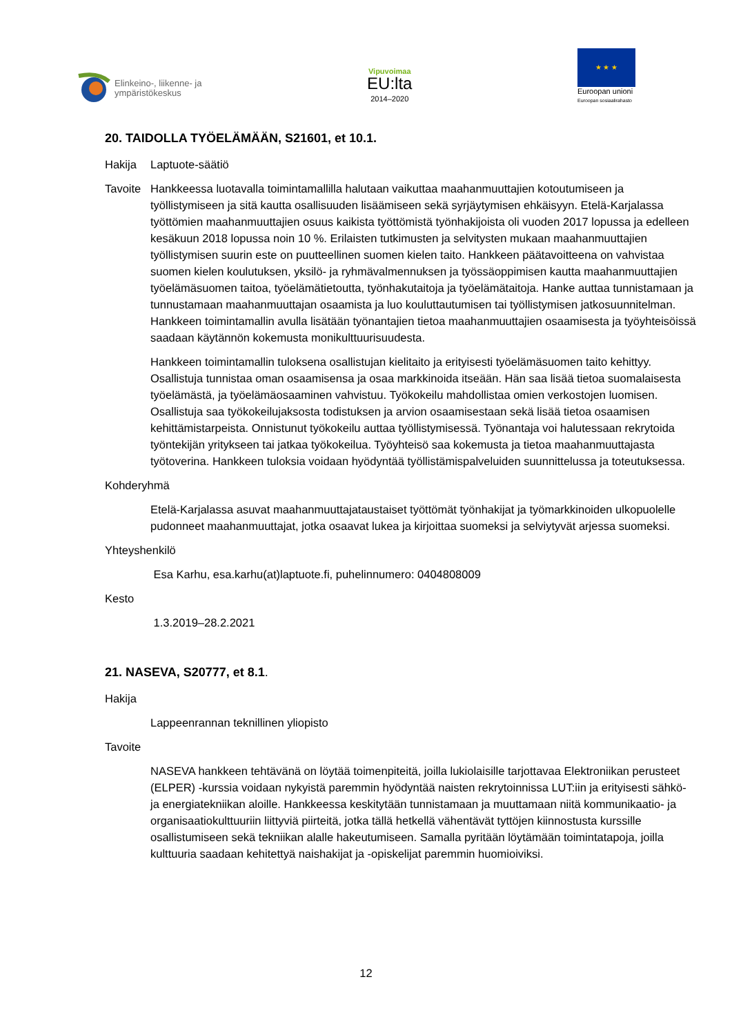Elinkeino-, liikenne- ja
ympäristökeskus
Vipuvoimaa
EU:lta
2014–2020
★ ★ ★
Euroopan unioni
Euroopan sosiaalirahasto
20. TAIDOLLA TYÖELÄMÄÄN, S21601, et 10.1.
Hakija Laptuote-säätiö
Tavoite Hankkeessa luotavalla toimintamallilla halutaan vaikuttaa maahanmuuttajien kotoutumiseen ja työllistymiseen ja sitä kautta osallisuuden lisäämiseen sekä syrjäytymisen ehkäisyyn. Etelä-Karjalassa työttömien maahanmuuttajien osuus kaikista työttömistä työnhakijoista oli vuoden 2017 lopussa ja edelleen kesäkuun 2018 lopussa noin 10 %. Erilaisten tutkimusten ja selvitysten mukaan maahanmuuttajien työllistymisen suurin este on puutteellinen suomen kielen taito. Hankkeen päätavoitteena on vahvistaa suomen kielen koulutuksen, yksilö- ja ryhmävalmennuksen ja työssäoppimisen kautta maahanmuuttajien työelämäsuomen taitoa, työelämätietoutta, työnhakutaitoja ja työelämätaitoja. Hanke auttaa tunnistamaan ja tunnustamaan maahanmuuttajan osaamista ja luo kouluttautumisen tai työllistymisen jatkosuunnitelman. Hankkeen toimintamallin avulla lisätään työnantajien tietoa maahanmuuttajien osaamisesta ja työyhteisöissä saadaan käytännön kokemusta monikulttuurisuudesta.
Hankkeen toimintamallin tuloksena osallistujan kielitaito ja erityisesti työelämäsuomen taito kehittyy. Osallistuja tunnistaa oman osaamisensa ja osaa markkinoida itseään. Hän saa lisää tietoa suomalaisesta työelämästä, ja työelämäosaaminen vahvistuu. Työkokeilu mahdollistaa omien verkostojen luomisen. Osallistuja saa työkokeilujaksosta todistuksen ja arvion osaamisestaan sekä lisää tietoa osaamisen kehittämistarpeista. Onnistunut työkokeilu auttaa työllistymisessä. Työnantaja voi halutessaan rekrytoida työntekijän yritykseen tai jatkaa työkokeilua. Työyhteisö saa kokemusta ja tietoa maahanmuuttajasta työtoverina. Hankkeen tuloksia voidaan hyödyntää työllistämispalveluiden suunnittelussa ja toteutuksessa.
Kohderyhmä
Etelä-Karjalassa asuvat maahanmuuttajataustaiset työttömät työnhakijat ja työmarkkinoiden ulkopuolelle pudonneet maahanmuuttajat, jotka osaavat lukea ja kirjoittaa suomeksi ja selviytyvät arjessa suomeksi.
Yhteyshenkilö
Esa Karhu, esa.karhu(at)laptuote.fi, puhelinnumero: 0404808009
Kesto
1.3.2019–28.2.2021
21. NASEVA, S20777, et 8.1.
Hakija
Lappeenrannan teknillinen yliopisto
Tavoite
NASEVA hankkeen tehtävänä on löytää toimenpiteitä, joilla lukiolaisille tarjottavaa Elektroniikan perusteet (ELPER) -kurssia voidaan nykyistä paremmin hyödyntää naisten rekrytoinnissa LUT:iin ja erityisesti sähkö- ja energiatekniikan aloille. Hankkeessa keskitytään tunnistamaan ja muuttamaan niitä kommunikaatio- ja organisaatiokulttuuriin liittyviä piirteitä, jotka tällä hetkellä vähentävät tyttöjen kiinnostusta kurssille osallistumiseen sekä tekniikan alalle hakeutumiseen. Samalla pyritään löytämään toimintatapoja, joilla kulttuuria saadaan kehitettyä naishakijat ja -opiskelijat paremmin huomioiviksi.
12